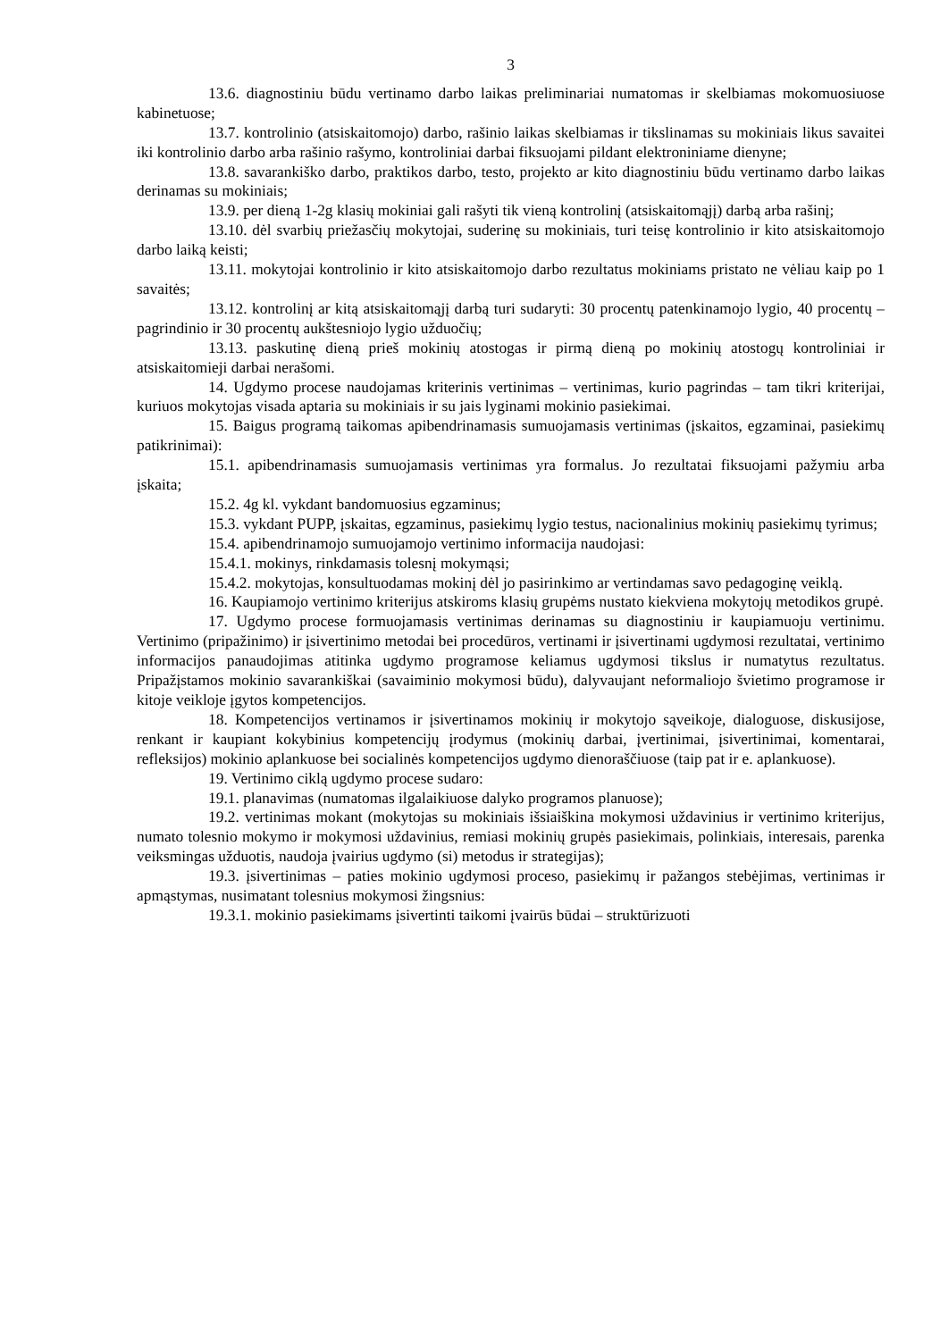3
13.6. diagnostiniu būdu vertinamo darbo laikas preliminariai numatomas ir skelbiamas mokomuosiuose kabinetuose;
13.7. kontrolinio (atsiskaitomojo) darbo, rašinio laikas skelbiamas ir tikslinamas su mokiniais likus savaitei iki kontrolinio darbo arba rašinio rašymo, kontroliniai darbai fiksuojami pildant elektroniniame dienyne;
13.8. savarankiško darbo, praktikos darbo, testo, projekto ar kito diagnostiniu būdu vertinamo darbo laikas derinamas su mokiniais;
13.9. per dieną 1-2g klasių mokiniai gali rašyti tik vieną kontrolinį (atsiskaitomąjį) darbą arba rašinį;
13.10. dėl svarbių priežasčių mokytojai, suderinę su mokiniais, turi teisę kontrolinio ir kito atsiskaitomojo darbo laiką keisti;
13.11. mokytojai kontrolinio ir kito atsiskaitomojo darbo rezultatus mokiniams pristato ne vėliau kaip po 1 savaitės;
13.12. kontrolinį ar kitą atsiskaitomąjį darbą turi sudaryti: 30 procentų patenkinamojo lygio, 40 procentų – pagrindinio ir 30 procentų aukštesniojo lygio užduočių;
13.13. paskutinę dieną prieš mokinių atostogas ir pirmą dieną po mokinių atostogų kontroliniai ir atsiskaitomieji darbai nerašomi.
14. Ugdymo procese naudojamas kriterinis vertinimas – vertinimas, kurio pagrindas – tam tikri kriterijai, kuriuos mokytojas visada aptaria su mokiniais ir su jais lyginami mokinio pasiekimai.
15. Baigus programą taikomas apibendrinamasis sumuojamasis vertinimas (įskaitos, egzaminai, pasiekimų patikrinimai):
15.1. apibendrinamasis sumuojamasis vertinimas yra formalus. Jo rezultatai fiksuojami pažymiu arba įskaita;
15.2. 4g kl. vykdant bandomuosius egzaminus;
15.3. vykdant PUPP, įskaitas, egzaminus, pasiekimų lygio testus, nacionalinius mokinių pasiekimų tyrimus;
15.4. apibendrinamojo sumuojamojo vertinimo informacija naudojasi:
15.4.1. mokinys, rinkdamasis tolesnį mokymąsi;
15.4.2. mokytojas, konsultuodamas mokinį dėl jo pasirinkimo ar vertindamas savo pedagoginę veiklą.
16. Kaupiamojo vertinimo kriterijus atskiroms klasių grupėms nustato kiekviena mokytojų metodikos grupė.
17. Ugdymo procese formuojamasis vertinimas derinamas su diagnostiniu ir kaupiamuoju vertinimu. Vertinimo (pripažinimo) ir įsivertinimo metodai bei procedūros, vertinami ir įsivertinami ugdymosi rezultatai, vertinimo informacijos panaudojimas atitinka ugdymo programose keliamus ugdymosi tikslus ir numatytus rezultatus. Pripažįstamos mokinio savarankiškai (savaiminio mokymosi būdu), dalyvaujant neformaliojo švietimo programose ir kitoje veikloje įgytos kompetencijos.
18. Kompetencijos vertinamos ir įsivertinamos mokinių ir mokytojo sąveikoje, dialoguose, diskusijose, renkant ir kaupiant kokybinius kompetencijų įrodymus (mokinių darbai, įvertinimai, įsivertinimai, komentarai, refleksijos) mokinio aplankuose bei socialinės kompetencijos ugdymo dienoraščiuose (taip pat ir e. aplankuose).
19. Vertinimo ciklą ugdymo procese sudaro:
19.1. planavimas (numatomas ilgalaikiuose dalyko programos planuose);
19.2. vertinimas mokant (mokytojas su mokiniais išsiaiškina mokymosi uždavinius ir vertinimo kriterijus, numato tolesnio mokymo ir mokymosi uždavinius, remiasi mokinių grupės pasiekimais, polinkiais, interesais, parenka veiksmingas užduotis, naudoja įvairius ugdymo (si) metodus ir strategijas);
19.3. įsivertinimas – paties mokinio ugdymosi proceso, pasiekimų ir pažangos stebėjimas, vertinimas ir apmąstymas, nusimatant tolesnius mokymosi žingsnius:
19.3.1. mokinio pasiekimams įsivertinti taikomi įvairūs būdai – struktūrizuoti